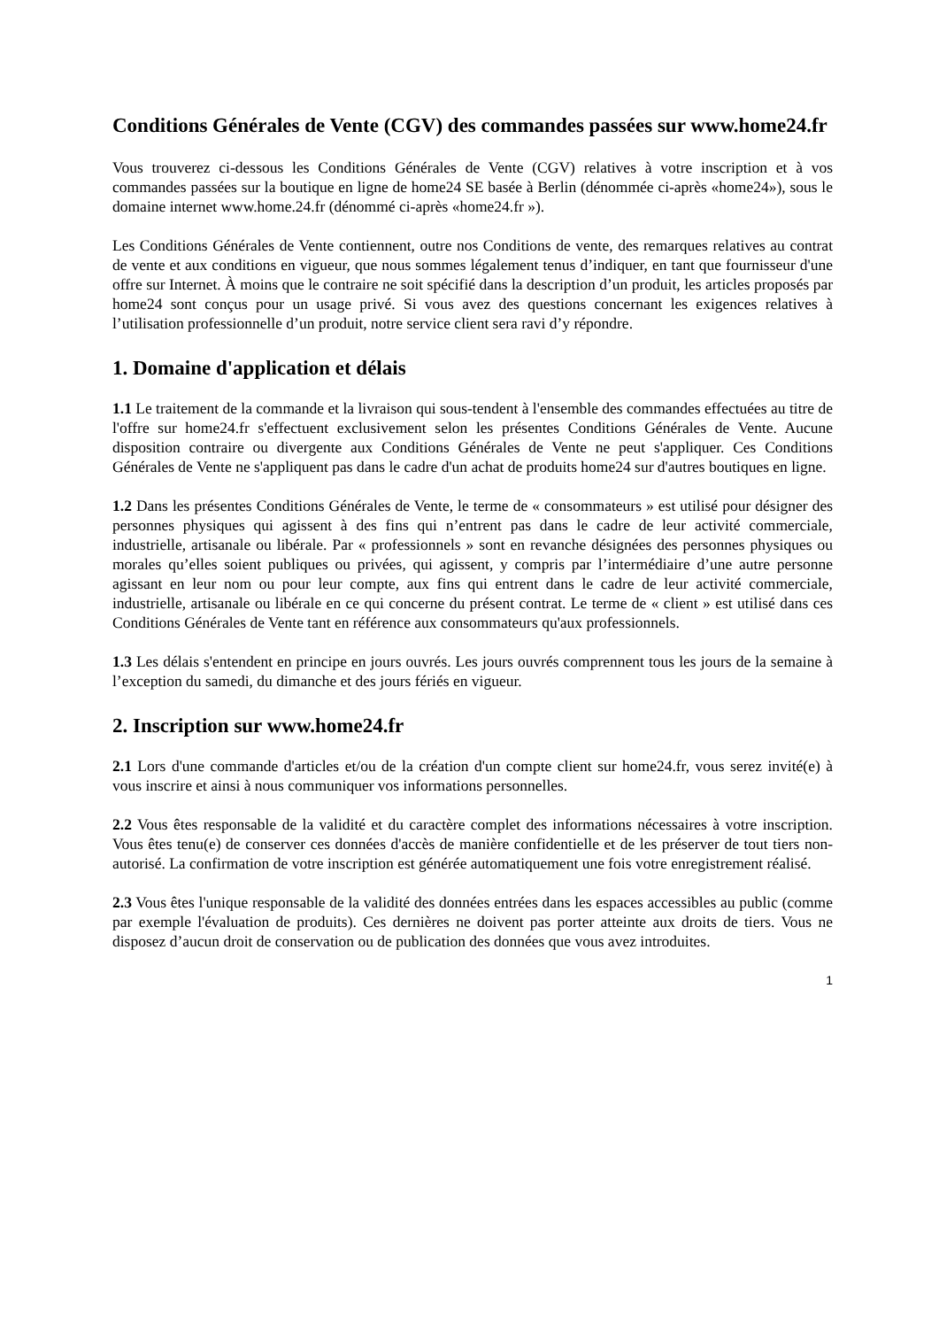Conditions Générales de Vente (CGV) des commandes passées sur www.home24.fr
Vous trouverez ci-dessous les Conditions Générales de Vente (CGV) relatives à votre inscription et à vos commandes passées sur la boutique en ligne de home24 SE basée à Berlin (dénommée ci-après «home24»), sous le domaine internet www.home.24.fr (dénommé ci-après «home24.fr »).
Les Conditions Générales de Vente contiennent, outre nos Conditions de vente, des remarques relatives au contrat de vente et aux conditions en vigueur, que nous sommes légalement tenus d’indiquer, en tant que fournisseur d'une offre sur Internet. À moins que le contraire ne soit spécifié dans la description d’un produit, les articles proposés par home24 sont conçus pour un usage privé. Si vous avez des questions concernant les exigences relatives à l’utilisation professionnelle d’un produit, notre service client sera ravi d’y répondre.
1. Domaine d'application et délais
1.1 Le traitement de la commande et la livraison qui sous-tendent à l'ensemble des commandes effectuées au titre de l'offre sur home24.fr s'effectuent exclusivement selon les présentes Conditions Générales de Vente. Aucune disposition contraire ou divergente aux Conditions Générales de Vente ne peut s'appliquer. Ces Conditions Générales de Vente ne s'appliquent pas dans le cadre d'un achat de produits home24 sur d'autres boutiques en ligne.
1.2 Dans les présentes Conditions Générales de Vente, le terme de « consommateurs » est utilisé pour désigner des personnes physiques qui agissent à des fins qui n’entrent pas dans le cadre de leur activité commerciale, industrielle, artisanale ou libérale. Par « professionnels » sont en revanche désignées des personnes physiques ou morales qu’elles soient publiques ou privées, qui agissent, y compris par l’intermédiaire d’une autre personne agissant en leur nom ou pour leur compte, aux fins qui entrent dans le cadre de leur activité commerciale, industrielle, artisanale ou libérale en ce qui concerne du présent contrat. Le terme de « client » est utilisé dans ces Conditions Générales de Vente tant en référence aux consommateurs qu'aux professionnels.
1.3 Les délais s'entendent en principe en jours ouvrés. Les jours ouvrés comprennent tous les jours de la semaine à l’exception du samedi, du dimanche et des jours fériés en vigueur.
2. Inscription sur www.home24.fr
2.1 Lors d'une commande d'articles et/ou de la création d'un compte client sur home24.fr, vous serez invité(e) à vous inscrire et ainsi à nous communiquer vos informations personnelles.
2.2 Vous êtes responsable de la validité et du caractère complet des informations nécessaires à votre inscription. Vous êtes tenu(e) de conserver ces données d'accès de manière confidentielle et de les préserver de tout tiers non-autorisé. La confirmation de votre inscription est générée automatiquement une fois votre enregistrement réalisé.
2.3 Vous êtes l'unique responsable de la validité des données entrées dans les espaces accessibles au public (comme par exemple l'évaluation de produits). Ces dernières ne doivent pas porter atteinte aux droits de tiers. Vous ne disposez d’aucun droit de conservation ou de publication des données que vous avez introduites.
1